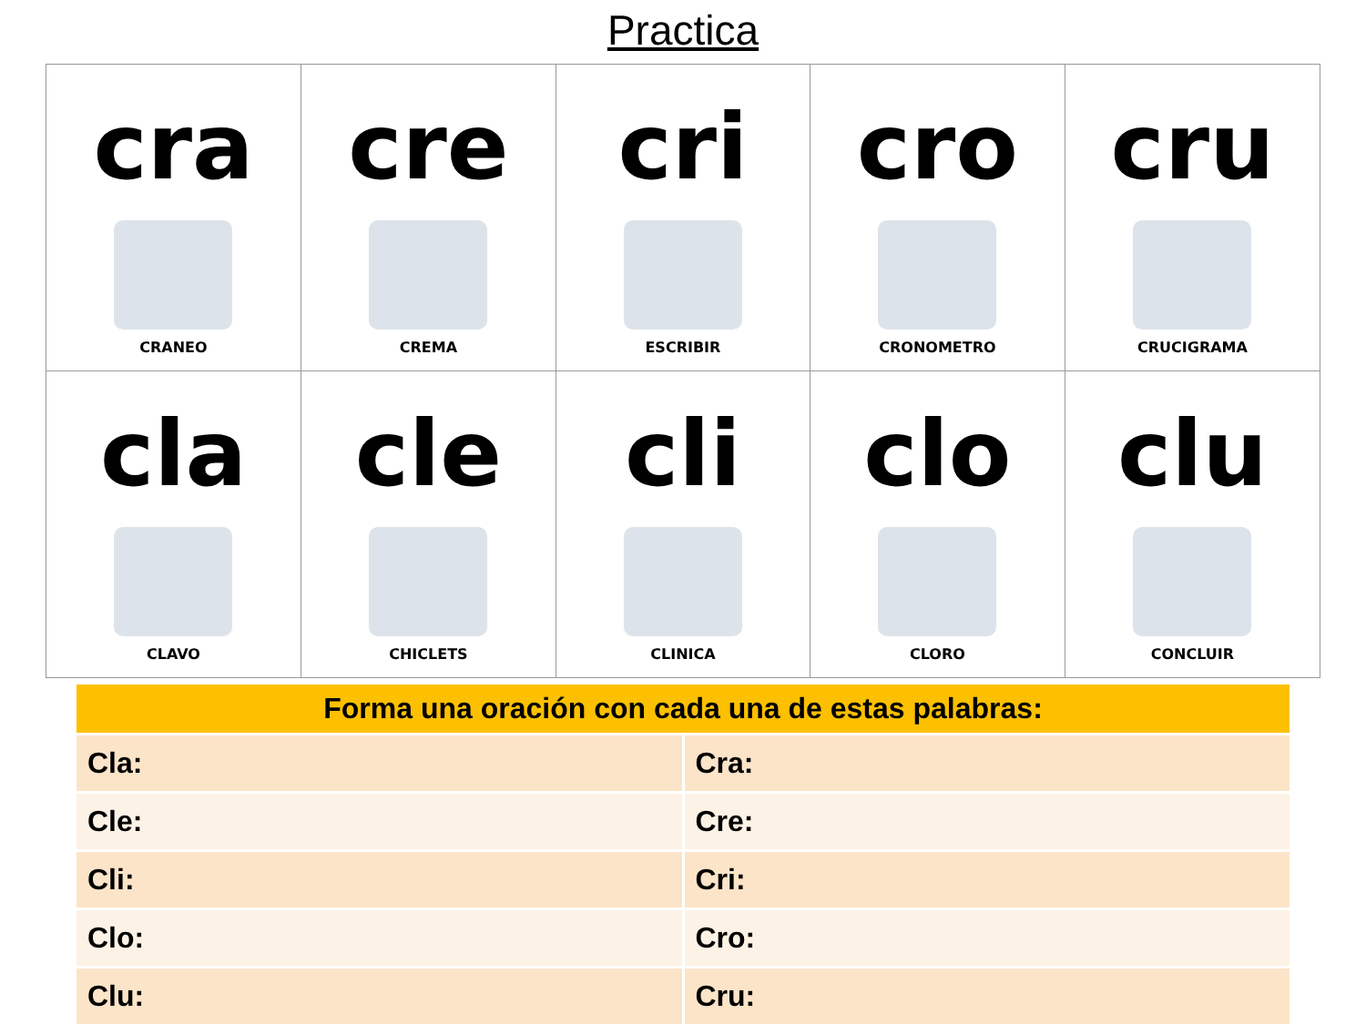Practica
| cra CRANEO | cre CREMA | cri ESCRIBIR | cro CRONOMETRO | cru CRUCIGRAMA |
| cla CLAVO | cle CHICLETS | cli CLINICA | clo CLORO | clu CONCLUIR |
| Forma una oración con cada una de estas palabras: | |
| --- | --- |
| Cla: | Cra: |
| Cle: | Cre: |
| Cli: | Cri: |
| Clo: | Cro: |
| Clu: | Cru: |